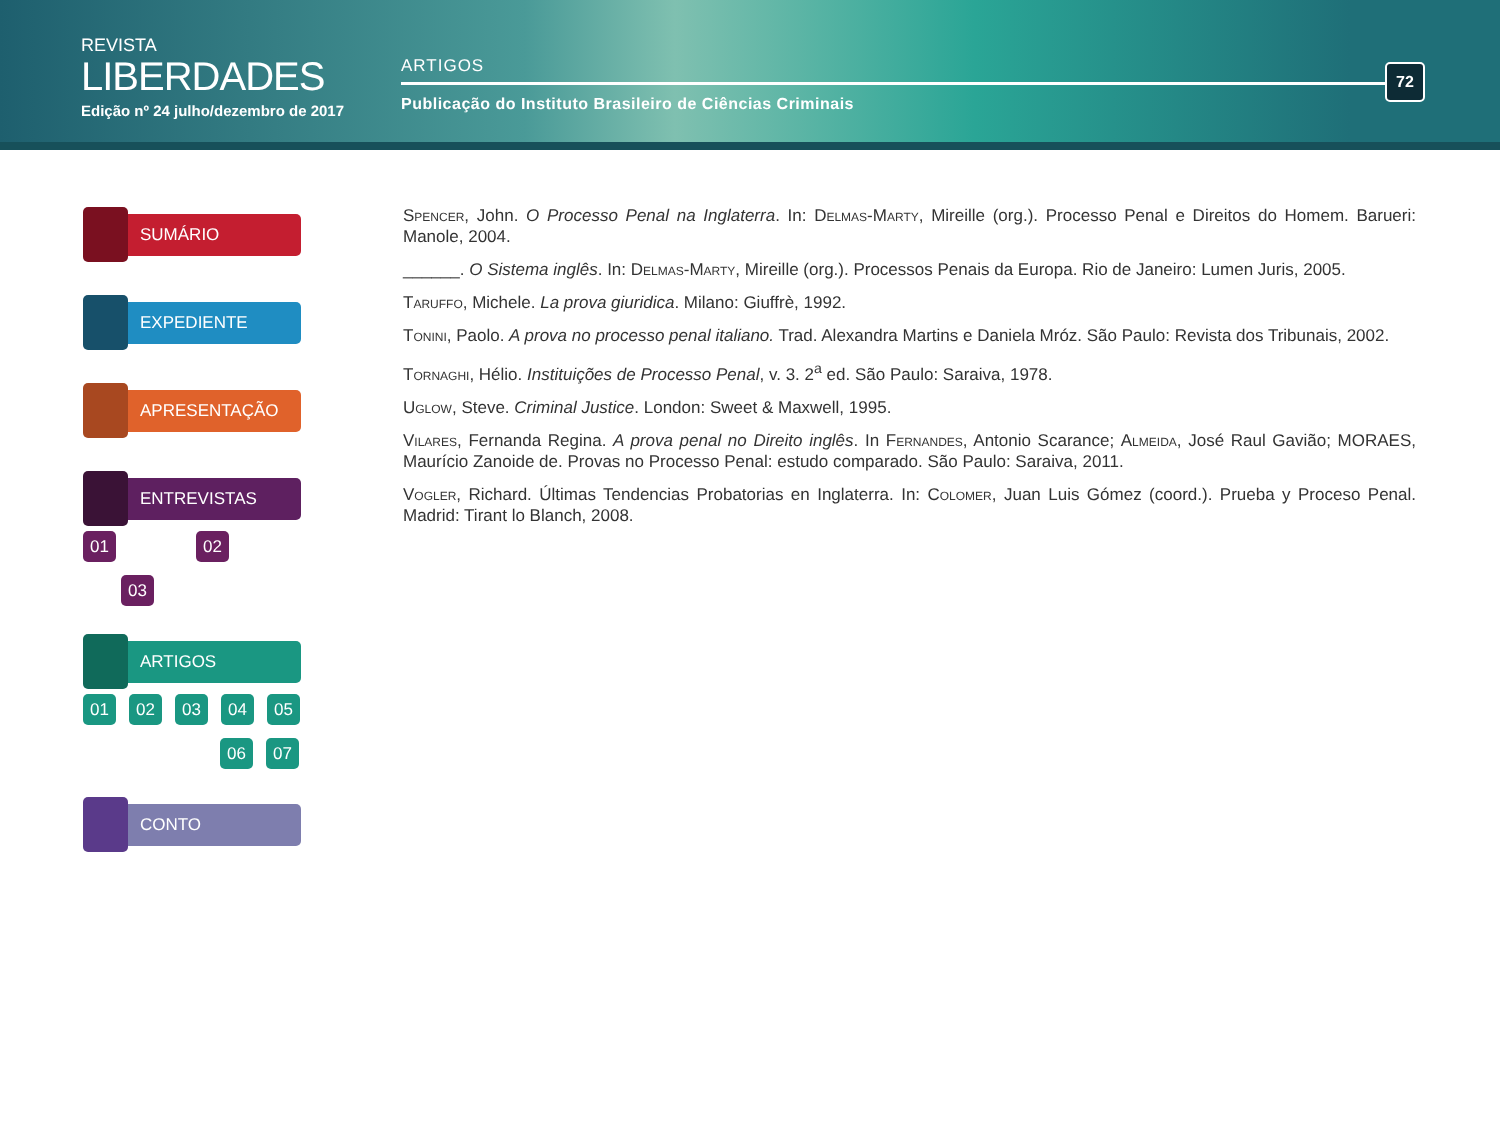REVISTA
LIBERDADES
Edição nº 24 julho/dezembro de 2017
ARTIGOS
Publicação do Instituto Brasileiro de Ciências Criminais
72
SUMÁRIO
EXPEDIENTE
APRESENTAÇÃO
ENTREVISTAS
01 02 03
ARTIGOS
01 02 03 04 05 06 07
CONTO
Spencer, John. O Processo Penal na Inglaterra. In: Delmas-Marty, Mireille (org.). Processo Penal e Direitos do Homem. Barueri: Manole, 2004.
______. O Sistema inglês. In: Delmas-Marty, Mireille (org.). Processos Penais da Europa. Rio de Janeiro: Lumen Juris, 2005.
Taruffo, Michele. La prova giuridica. Milano: Giuffrè, 1992.
Tonini, Paolo. A prova no processo penal italiano. Trad. Alexandra Martins e Daniela Mróz. São Paulo: Revista dos Tribunais, 2002.
Tornaghi, Hélio. Instituições de Processo Penal, v. 3. 2<sup>a</sup> ed. São Paulo: Saraiva, 1978.
Uglow, Steve. Criminal Justice. London: Sweet & Maxwell, 1995.
Vilares, Fernanda Regina. A prova penal no Direito inglês. In Fernandes, Antonio Scarance; Almeida, José Raul Gavião; MORAES, Maurício Zanoide de. Provas no Processo Penal: estudo comparado. São Paulo: Saraiva, 2011.
Vogler, Richard. Últimas Tendencias Probatorias en Inglaterra. In: Colomer, Juan Luis Gómez (coord.). Prueba y Proceso Penal. Madrid: Tirant lo Blanch, 2008.